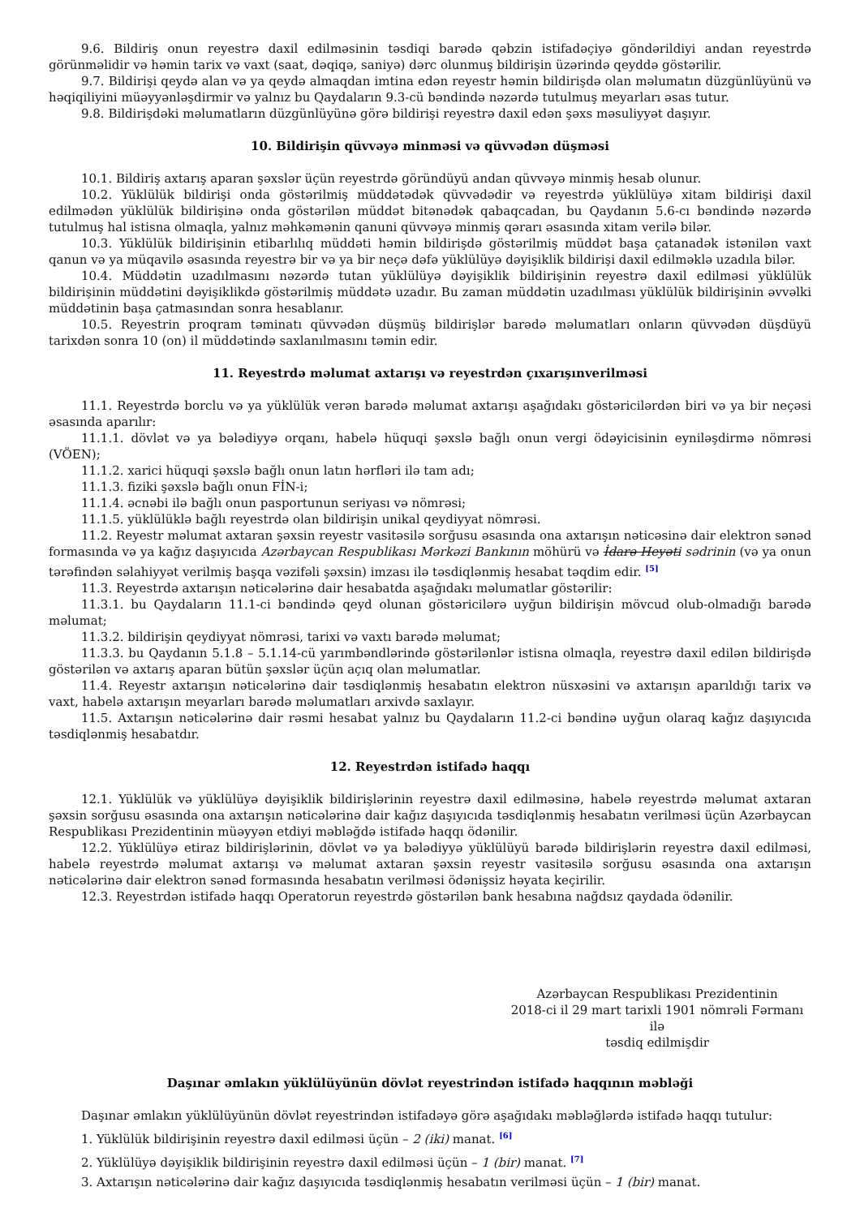9.6. Bildiriş onun reyestrə daxil edilməsinin təsdiqi barədə qəbzin istifadəçiyə göndərildiyi andan reyestrdə görünməlidir və həmin tarix və vaxt (saat, dəqiqə, saniyə) dərc olunmuş bildirişin üzərində qeyddə göstərilir.
9.7. Bildirişi qeydə alan və ya qeydə almaqdan imtina edən reyestr həmin bildirişdə olan məlumatın düzgünlüyünü və həqiqiliyini müəyyənləşdirmir və yalnız bu Qaydaların 9.3-cü bəndində nəzərdə tutulmuş meyarları əsas tutur.
9.8. Bildirişdəki məlumatların düzgünlüyünə görə bildirişi reyestrə daxil edən şəxs məsuliyyət daşıyır.
10. Bildirişin qüvvəyə minməsi və qüvvədən düşməsi
10.1. Bildiriş axtarış aparan şəxslər üçün reyestrdə göründüyü andan qüvvəyə minmiş hesab olunur.
10.2. Yüklülük bildirişi onda göstərilmiş müddətədək qüvvədədir və reyestrdə yüklülüyə xitam bildirişi daxil edilmədən yüklülük bildirişinə onda göstərilən müddət bitənədək qabaqcadan, bu Qaydanın 5.6-cı bəndində nəzərdə tutulmuş hal istisna olmaqla, yalnız məhkəmənin qanuni qüvvəyə minmiş qərarı əsasında xitam verilə bilər.
10.3. Yüklülük bildirişinin etibarlılıq müddəti həmin bildirişdə göstərilmiş müddət başa çatanadək istənilən vaxt qanun və ya müqavilə əsasında reyestrə bir və ya bir neçə dəfə yüklülüyə dəyişiklik bildirişi daxil edilməklə uzadıla bilər.
10.4. Müddətin uzadılmasını nəzərdə tutan yüklülüyə dəyişiklik bildirişinin reyestrə daxil edilməsi yüklülük bildirişinin müddətini dəyişiklikdə göstərilmiş müddətə uzadır. Bu zaman müddətin uzadılması yüklülük bildirişinin əvvəlki müddətinin başa çatmasından sonra hesablanır.
10.5. Reyestrin proqram təminatı qüvvədən düşmüş bildirişlər barədə məlumatları onların qüvvədən düşdüyü tarixdən sonra 10 (on) il müddətində saxlanılmasını təmin edir.
11. Reyestrdə məlumat axtarışı və reyestrdən çıxarışınverilməsi
11.1. Reyestrdə borclu və ya yüklülük verən barədə məlumat axtarışı aşağıdakı göstəricilərdən biri və ya bir neçəsi əsasında aparılır:
11.1.1. dövlət və ya bələdiyyə orqanı, habelə hüquqi şəxslə bağlı onun vergi ödəyicisinin eyniləşdirmə nömrəsi (VÖEN);
11.1.2. xarici hüquqi şəxslə bağlı onun latın hərfləri ilə tam adı;
11.1.3. fiziki şəxslə bağlı onun FİN-i;
11.1.4. əcnəbi ilə bağlı onun pasportunun seriyası və nömrəsi;
11.1.5. yüklülüklə bağlı reyestrdə olan bildirişin unikal qeydiyyat nömrəsi.
11.2. Reyestr məlumat axtaran şəxsin reyestr vasitəsilə sorğusu əsasında ona axtarışın nəticəsinə dair elektron sənəd formasında və ya kağız daşıyıcıda Azərbaycan Respublikası Mərkəzi Bankının möhürü və İdarə Heyəti sədrinin (və ya onun tərəfindən səlahiyyət verilmiş başqa vəzifəli şəxsin) imzası ilə təsdiqlənmiş hesabat təqdim edir. <sup>[5]</sup>
11.3. Reyestrdə axtarışın nəticələrinə dair hesabatda aşağıdakı məlumatlar göstərilir:
11.3.1. bu Qaydaların 11.1-ci bəndində qeyd olunan göstəricilərə uyğun bildirişin mövcud olub-olmadığı barədə məlumat;
11.3.2. bildirişin qeydiyyat nömrəsi, tarixi və vaxtı barədə məlumat;
11.3.3. bu Qaydanın 5.1.8 – 5.1.14-cü yarımbəndlərində göstərilənlər istisna olmaqla, reyestrə daxil edilən bildirişdə göstərilən və axtarış aparan bütün şəxslər üçün açıq olan məlumatlar.
11.4. Reyestr axtarışın nəticələrinə dair təsdiqlənmiş hesabatın elektron nüsxəsini və axtarışın aparıldığı tarix və vaxt, habelə axtarışın meyarları barədə məlumatları arxivdə saxlayır.
11.5. Axtarışın nəticələrinə dair rəsmi hesabat yalnız bu Qaydaların 11.2-ci bəndinə uyğun olaraq kağız daşıyıcıda təsdiqlənmiş hesabatdır.
12. Reyestrdən istifadə haqqı
12.1. Yüklülük və yüklülüyə dəyişiklik bildirişlərinin reyestrə daxil edilməsinə, habelə reyestrdə məlumat axtaran şəxsin sorğusu əsasında ona axtarışın nəticələrinə dair kağız daşıyıcıda təsdiqlənmiş hesabatın verilməsi üçün Azərbaycan Respublikası Prezidentinin müəyyən etdiyi məbləğdə istifadə haqqı ödənilir.
12.2. Yüklülüyə etiraz bildirişlərinin, dövlət və ya bələdiyyə yüklülüyü barədə bildirişlərin reyestrə daxil edilməsi, habelə reyestrdə məlumat axtarışı və məlumat axtaran şəxsin reyestr vasitəsilə sorğusu əsasında ona axtarışın nəticələrinə dair elektron sənəd formasında hesabatın verilməsi ödənişsiz həyata keçirilir.
12.3. Reyestrdən istifadə haqqı Operatorun reyestrdə göstərilən bank hesabına nağdsız qaydada ödənilir.
Azərbaycan Respublikası Prezidentinin
2018-ci il 29 mart tarixli 1901 nömrəli Fərmanı ilə
təsdiq edilmişdir
Daşınar əmlakın yüklülüyünün dövlət reyestrindən istifadə haqqının məbləği
Daşınar əmlakın yüklülüyünün dövlət reyestrindən istifadəyə görə aşağıdakı məbləğlərdə istifadə haqqı tutulur:
1. Yüklülük bildirişinin reyestrə daxil edilməsi üçün – 2 (iki) manat. <sup>[6]</sup>
2. Yüklülüyə dəyişiklik bildirişinin reyestrə daxil edilməsi üçün – 1 (bir) manat. <sup>[7]</sup>
3. Axtarışın nəticələrinə dair kağız daşıyıcıda təsdiqlənmiş hesabatın verilməsi üçün – 1 (bir) manat.